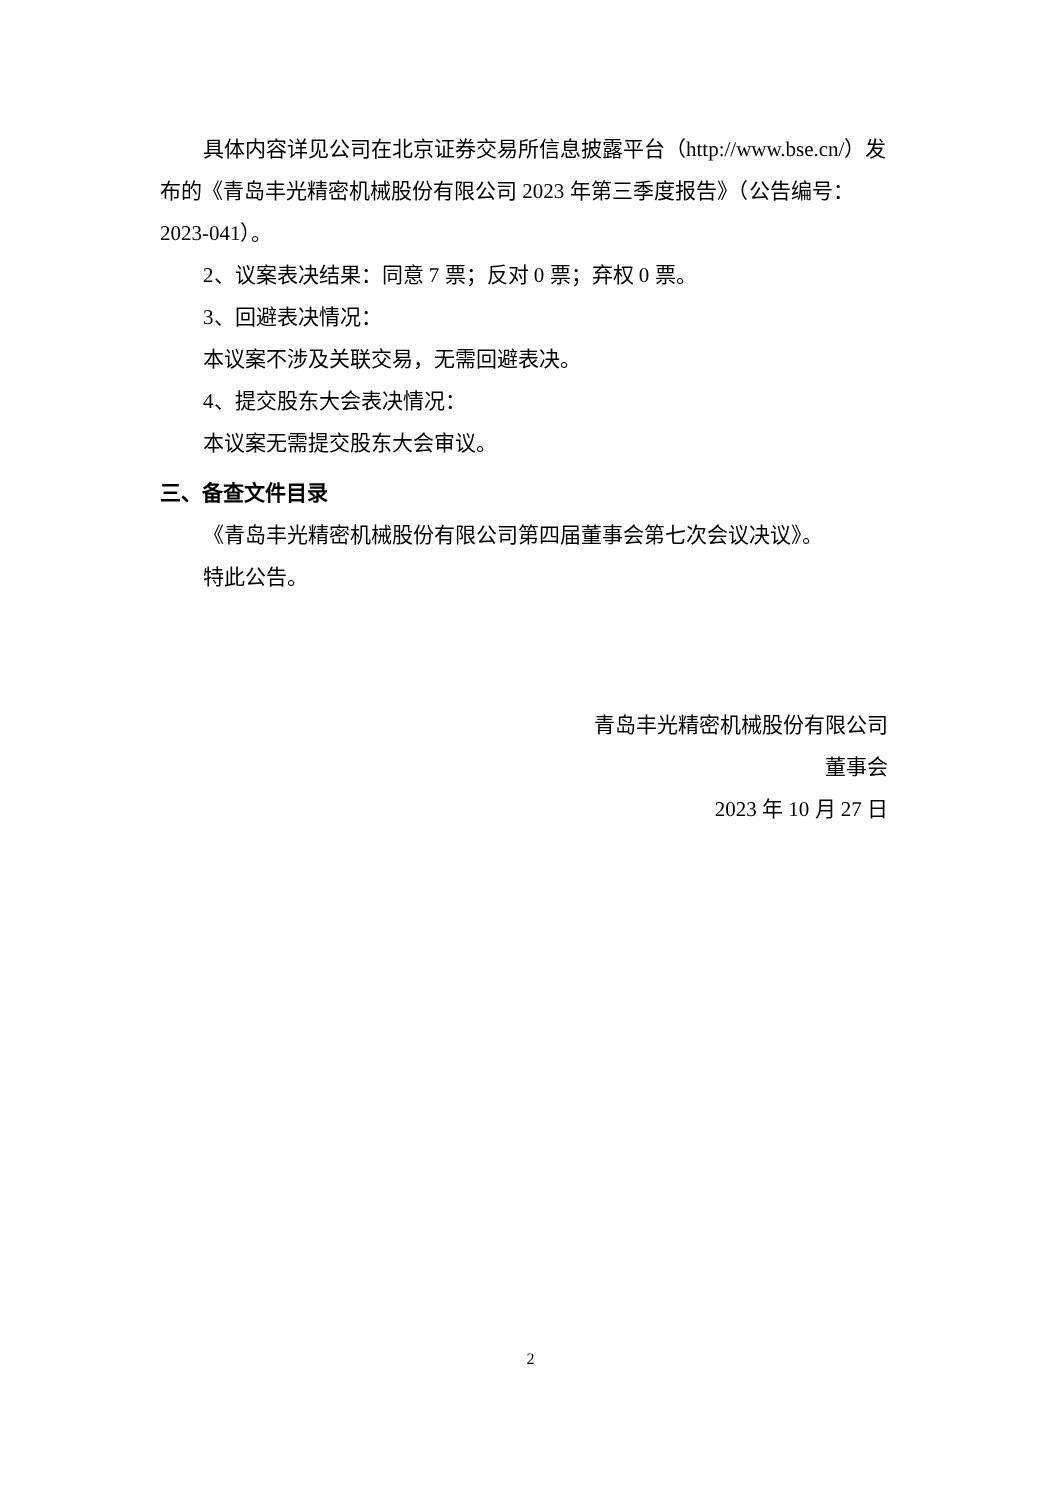具体内容详见公司在北京证券交易所信息披露平台（http://www.bse.cn/）发布的《青岛丰光精密机械股份有限公司 2023 年第三季度报告》（公告编号：2023-041）。
2、议案表决结果：同意 7 票；反对 0 票；弃权 0 票。
3、回避表决情况：
本议案不涉及关联交易，无需回避表决。
4、提交股东大会表决情况：
本议案无需提交股东大会审议。
三、备查文件目录
《青岛丰光精密机械股份有限公司第四届董事会第七次会议决议》。
特此公告。
青岛丰光精密机械股份有限公司
董事会
2023 年 10 月 27 日
2